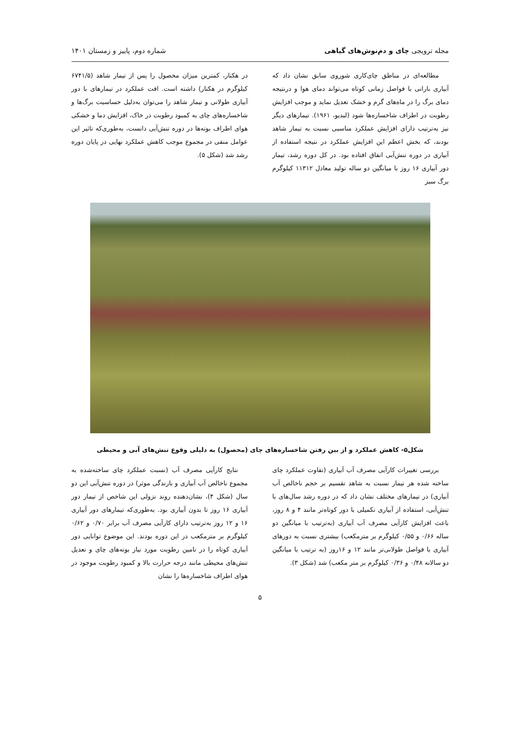مجله ترویجی چای و دم‌نوش‌های گیاهی شماره دوم، پاییز و زمستان ۱۴۰۱
مطالعه‌ای در مناطق چای‌کاری شوروی سابق نشان داد که آبیاری بارانی با فواصل زمانی کوتاه می‌تواند دمای هوا و درنتیجه دمای برگ را در ماه‌های گرم و خشک تعدیل نماید و موجب افزایش رطوبت در اطراف شاخساره‌ها شود (لبدیو، ۱۹۶۱). تیمارهای دیگر نیز به‌ترتیب دارای افزایش عملکرد مناسبی نسبت به تیمار شاهد بودند، که بخش اعظم این افزایش عملکرد در نتیجه استفاده از آبیاری در دوره تنش‌آبی اتفاق افتاده بود. در کل دوره رشد، تیمار دور آبیاری ۱۶ روز با میانگین دو ساله تولید معادل ۱۱۳۱۲ کیلوگرم برگ سبز
در هکتار، کمترین میزان محصول را پس از تیمار شاهد (۶۷۴۱/۵ کیلوگرم در هکتار) داشته است. افت عملکرد در تیمارهای با دور آبیاری طولانی و تیمار شاهد را می‌توان به‌دلیل حساسیت برگ‌ها و شاخساره‌های چای به کمبود رطوبت در خاک، افزایش دما و خشکی هوای اطراف بوته‌ها در دوره تنش‌آبی دانست، به‌طوری‌که تاثیر این عوامل منفی در مجموع موجب کاهش عملکرد نهایی در پایان دوره رشد شد (شکل ۵).
شکل۵- کاهش عملکرد و از بین رفتن شاخساره‌های چای (محصول) به دلیلی وقوع تنش‌های آبی و محیطی
بررسی تغییرات کارآیی مصرف آب آبیاری (تفاوت عملکرد چای ساخته شده هر تیمار نسبت به شاهد تقسیم بر حجم ناخالص آب آبیاری) در تیمارهای مختلف نشان داد که در دوره رشد سال‌های با تنش‌آبی، استفاده از آبیاری تکمیلی با دور کوتاه‌تر مانند ۴ و ۸ روز، باعث افزایش کارآیی مصرف آب آبیاری (به‌ترتیب با میانگین دو ساله ۰/۶۶ و ۰/۵۵ کیلوگرم بر مترمکعب) بیشتری نسبت به دورهای آبیاری با فواصل طولانی‌تر مانند ۱۲ و ۱۶روز (به ترتیب با میانگین دو سالانه ۰/۴۸ و ۰/۳۶ کیلوگرم بر متر مکعب) شد (شکل ۳).
نتایج کارآیی مصرف آب (نسبت عملکرد چای ساخته‌شده به مجموع ناخالص آب آبیاری و بارندگی موثر) در دوره تنش‌آبی این دو سال (شکل ۴)، نشان‌دهنده روند نزولی این شاخص از تیمار دور آبیاری ۱۶ روز تا بدون آبیاری بود. به‌طوری‌که تیمارهای دور آبیاری ۱۶ و ۱۲ روز به‌ترتیب دارای کارآیی مصرف آب برابر ۰/۷۰ و ۰/۶۲ کیلوگرم بر مترمکعب در این دوره بودند. این موضوع توانایی دور آبیاری کوتاه را در تامین رطوبت مورد نیاز بوته‌های چای و تعدیل تنش‌های محیطی مانند درجه حرارت بالا و کمبود رطوبت موجود در هوای اطراف شاخساره‌ها را نشان
۵